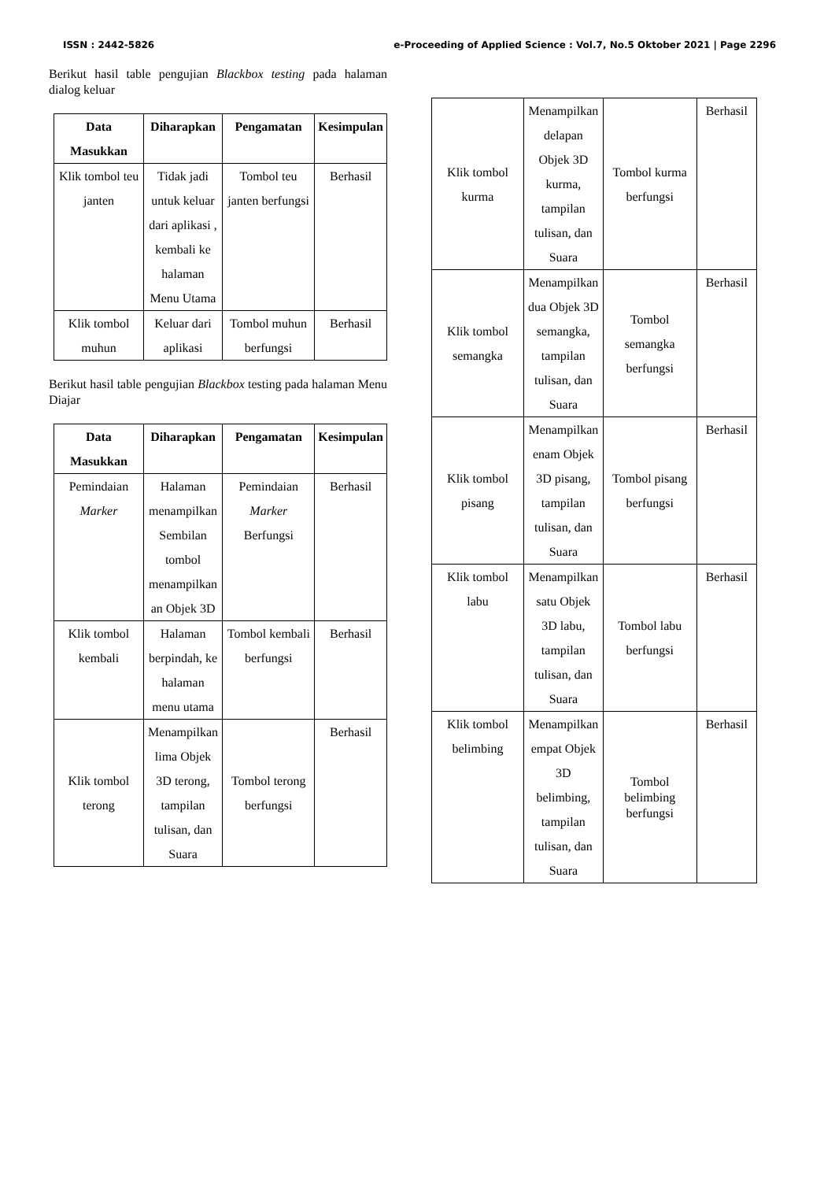ISSN : 2442-5826 e-Proceeding of Applied Science : Vol.7, No.5 Oktober 2021 | Page 2296
Berikut hasil table pengujian Blackbox testing pada halaman dialog keluar
| Data Masukkan | Diharapkan | Pengamatan | Kesimpulan |
| --- | --- | --- | --- |
| Klik tombol teu janten | Tidak jadi untuk keluar dari aplikasi , kembali ke halaman Menu Utama | Tombol teu janten berfungsi | Berhasil |
| Klik tombol muhun | Keluar dari aplikasi | Tombol muhun berfungsi | Berhasil |
Berikut hasil table pengujian Blackbox testing pada halaman Menu Diajar
| Data Masukkan | Diharapkan | Pengamatan | Kesimpulan |
| --- | --- | --- | --- |
| Pemindaian Marker | Halaman menampilkan Sembilan tombol menampilkan an Objek 3D | Pemindaian Marker Berfungsi | Berhasil |
| Klik tombol kembali | Halaman berpindah, ke halaman menu utama | Tombol kembali berfungsi | Berhasil |
| Klik tombol terong | Menampilkan lima Objek 3D terong, tampilan tulisan, dan Suara | Tombol terong berfungsi | Berhasil |
| Klik tombol kurma | Menampilkan delapan Objek 3D kurma, tampilan tulisan, dan Suara | Tombol kurma berfungsi | Berhasil |
| Klik tombol semangka | Menampilkan dua Objek 3D semangka, tampilan tulisan, dan Suara | Tombol semangka berfungsi | Berhasil |
| Klik tombol pisang | Menampilkan enam Objek 3D pisang, tampilan tulisan, dan Suara | Tombol pisang berfungsi | Berhasil |
| Klik tombol labu | Menampilkan satu Objek 3D labu, tampilan tulisan, dan Suara | Tombol labu berfungsi | Berhasil |
| Klik tombol belimbing | Menampilkan empat Objek 3D belimbing, tampilan tulisan, dan Suara | Tombol belimbing berfungsi | Berhasil |